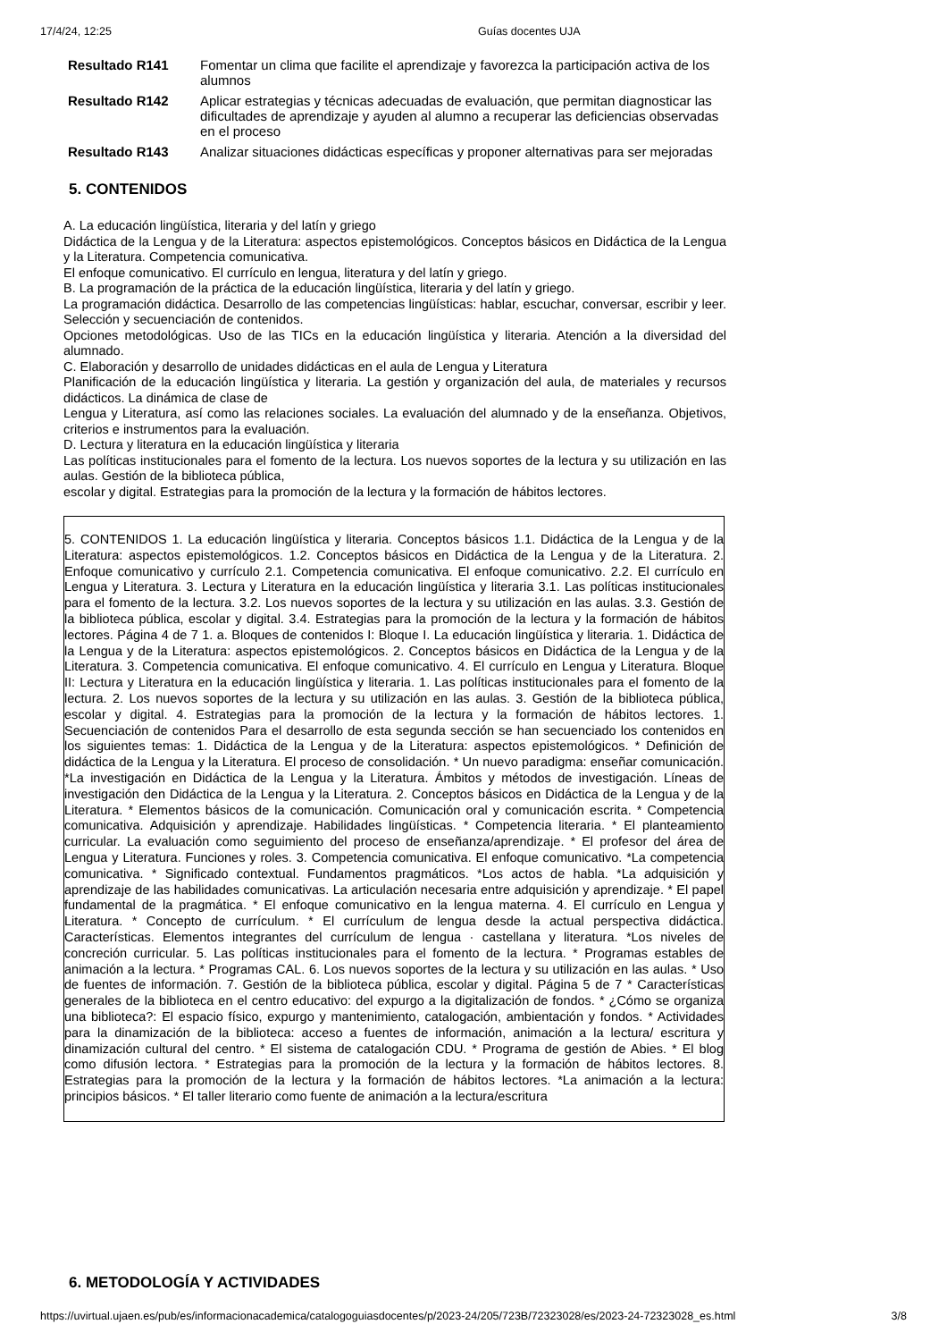17/4/24, 12:25 Guías docentes UJA
| Resultado R141 | Fomentar un clima que facilite el aprendizaje y favorezca la participación activa de los alumnos |
| Resultado R142 | Aplicar estrategias y técnicas adecuadas de evaluación, que permitan diagnosticar las dificultades de aprendizaje y ayuden al alumno a recuperar las deficiencias observadas en el proceso |
| Resultado R143 | Analizar situaciones didácticas específicas y proponer alternativas para ser mejoradas |
5. CONTENIDOS
A. La educación lingüística, literaria y del latín y griego
Didáctica de la Lengua y de la Literatura: aspectos epistemológicos. Conceptos básicos en Didáctica de la Lengua y la Literatura. Competencia comunicativa.
El enfoque comunicativo. El currículo en lengua, literatura y del latín y griego.
B. La programación de la práctica de la educación lingüística, literaria y del latín y griego.
La programación didáctica. Desarrollo de las competencias lingüísticas: hablar, escuchar, conversar, escribir y leer. Selección y secuenciación de contenidos.
Opciones metodológicas. Uso de las TICs en la educación lingüística y literaria. Atención a la diversidad del alumnado.
C. Elaboración y desarrollo de unidades didácticas en el aula de Lengua y Literatura
Planificación de la educación lingüística y literaria. La gestión y organización del aula, de materiales y recursos didácticos. La dinámica de clase de
Lengua y Literatura, así como las relaciones sociales. La evaluación del alumnado y de la enseñanza. Objetivos, criterios e instrumentos para la evaluación.
D. Lectura y literatura en la educación lingüística y literaria
Las políticas institucionales para el fomento de la lectura. Los nuevos soportes de la lectura y su utilización en las aulas. Gestión de la biblioteca pública,
escolar y digital. Estrategias para la promoción de la lectura y la formación de hábitos lectores.
5. CONTENIDOS 1. La educación lingüística y literaria. Conceptos básicos 1.1. Didáctica de la Lengua y de la Literatura: aspectos epistemológicos. 1.2. Conceptos básicos en Didáctica de la Lengua y de la Literatura. 2. Enfoque comunicativo y currículo 2.1. Competencia comunicativa. El enfoque comunicativo. 2.2. El currículo en Lengua y Literatura. 3. Lectura y Literatura en la educación lingüística y literaria 3.1. Las políticas institucionales para el fomento de la lectura. 3.2. Los nuevos soportes de la lectura y su utilización en las aulas. 3.3. Gestión de la biblioteca pública, escolar y digital. 3.4. Estrategias para la promoción de la lectura y la formación de hábitos lectores. Página 4 de 7 1. a. Bloques de contenidos I: Bloque I. La educación lingüística y literaria. 1. Didáctica de la Lengua y de la Literatura: aspectos epistemológicos. 2. Conceptos básicos en Didáctica de la Lengua y de la Literatura. 3. Competencia comunicativa. El enfoque comunicativo. 4. El currículo en Lengua y Literatura. Bloque II: Lectura y Literatura en la educación lingüística y literaria. 1. Las políticas institucionales para el fomento de la lectura. 2. Los nuevos soportes de la lectura y su utilización en las aulas. 3. Gestión de la biblioteca pública, escolar y digital. 4. Estrategias para la promoción de la lectura y la formación de hábitos lectores. 1. Secuenciación de contenidos Para el desarrollo de esta segunda sección se han secuenciado los contenidos en los siguientes temas: 1. Didáctica de la Lengua y de la Literatura: aspectos epistemológicos. * Definición de didáctica de la Lengua y la Literatura. El proceso de consolidación. * Un nuevo paradigma: enseñar comunicación. *La investigación en Didáctica de la Lengua y la Literatura. Ámbitos y métodos de investigación. Líneas de investigación den Didáctica de la Lengua y la Literatura. 2. Conceptos básicos en Didáctica de la Lengua y de la Literatura. * Elementos básicos de la comunicación. Comunicación oral y comunicación escrita. * Competencia comunicativa. Adquisición y aprendizaje. Habilidades lingüísticas. * Competencia literaria. * El planteamiento curricular. La evaluación como seguimiento del proceso de enseñanza/aprendizaje. * El profesor del área de Lengua y Literatura. Funciones y roles. 3. Competencia comunicativa. El enfoque comunicativo. *La competencia comunicativa. * Significado contextual. Fundamentos pragmáticos. *Los actos de habla. *La adquisición y aprendizaje de las habilidades comunicativas. La articulación necesaria entre adquisición y aprendizaje. * El papel fundamental de la pragmática. * El enfoque comunicativo en la lengua materna. 4. El currículo en Lengua y Literatura. * Concepto de currículum. * El currículum de lengua desde la actual perspectiva didáctica. Características. Elementos integrantes del currículum de lengua · castellana y literatura. *Los niveles de concreción curricular. 5. Las políticas institucionales para el fomento de la lectura. * Programas estables de animación a la lectura. * Programas CAL. 6. Los nuevos soportes de la lectura y su utilización en las aulas. * Uso de fuentes de información. 7. Gestión de la biblioteca pública, escolar y digital. Página 5 de 7 * Características generales de la biblioteca en el centro educativo: del expurgo a la digitalización de fondos. * ¿Cómo se organiza una biblioteca?: El espacio físico, expurgo y mantenimiento, catalogación, ambientación y fondos. * Actividades para la dinamización de la biblioteca: acceso a fuentes de información, animación a la lectura/ escritura y dinamización cultural del centro. * El sistema de catalogación CDU. * Programa de gestión de Abies. * El blog como difusión lectora. * Estrategias para la promoción de la lectura y la formación de hábitos lectores. 8. Estrategias para la promoción de la lectura y la formación de hábitos lectores. *La animación a la lectura: principios básicos. * El taller literario como fuente de animación a la lectura/escritura
6. METODOLOGÍA Y ACTIVIDADES
https://uvirtual.ujaen.es/pub/es/informacionacademica/catalogoguiasdocentes/p/2023-24/205/723B/72323028/es/2023-24-72323028_es.html 3/8